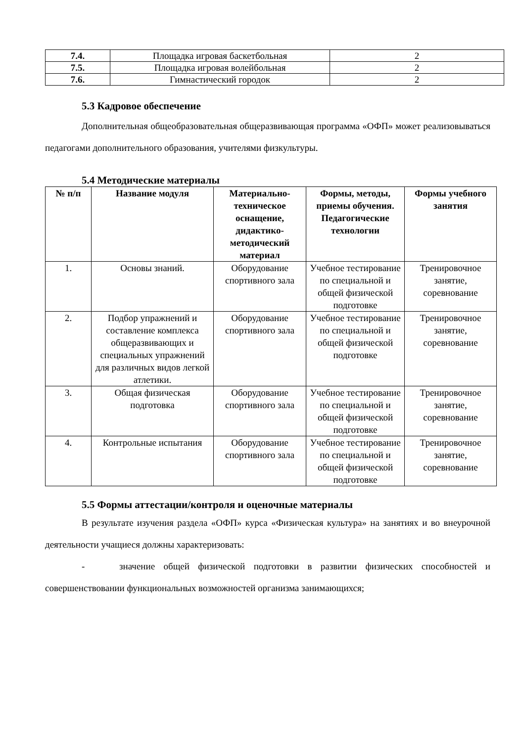| 7.4. | Площадка игровая баскетбольная | 2 |
| 7.5. | Площадка игровая волейбольная | 2 |
| 7.6. | Гимнастический городок | 2 |
5.3 Кадровое обеспечение
Дополнительная общеобразовательная общеразвивающая программа «ОФП» может реализовываться педагогами дополнительного образования, учителями физкультуры.
5.4 Методические материалы
| № п/п | Название модуля | Материально-техническое оснащение, дидактико-методический материал | Формы, методы, приемы обучения. Педагогические технологии | Формы учебного занятия |
| --- | --- | --- | --- | --- |
| 1. | Основы знаний. | Оборудование спортивного зала | Учебное тестирование по специальной и общей физической подготовке | Тренировочное занятие, соревнование |
| 2. | Подбор упражнений и составление комплекса общеразвивающих и специальных упражнений для различных видов легкой атлетики. | Оборудование спортивного зала | Учебное тестирование по специальной и общей физической подготовке | Тренировочное занятие, соревнование |
| 3. | Общая физическая подготовка | Оборудование спортивного зала | Учебное тестирование по специальной и общей физической подготовке | Тренировочное занятие, соревнование |
| 4. | Контрольные испытания | Оборудование спортивного зала | Учебное тестирование по специальной и общей физической подготовке | Тренировочное занятие, соревнование |
5.5 Формы аттестации/контроля и оценочные материалы
В результате изучения раздела «ОФП» курса «Физическая культура» на занятиях и во внеурочной деятельности учащиеся должны характеризовать:
- значение общей физической подготовки в развитии физических способностей и совершенствовании функциональных возможностей организма занимающихся;